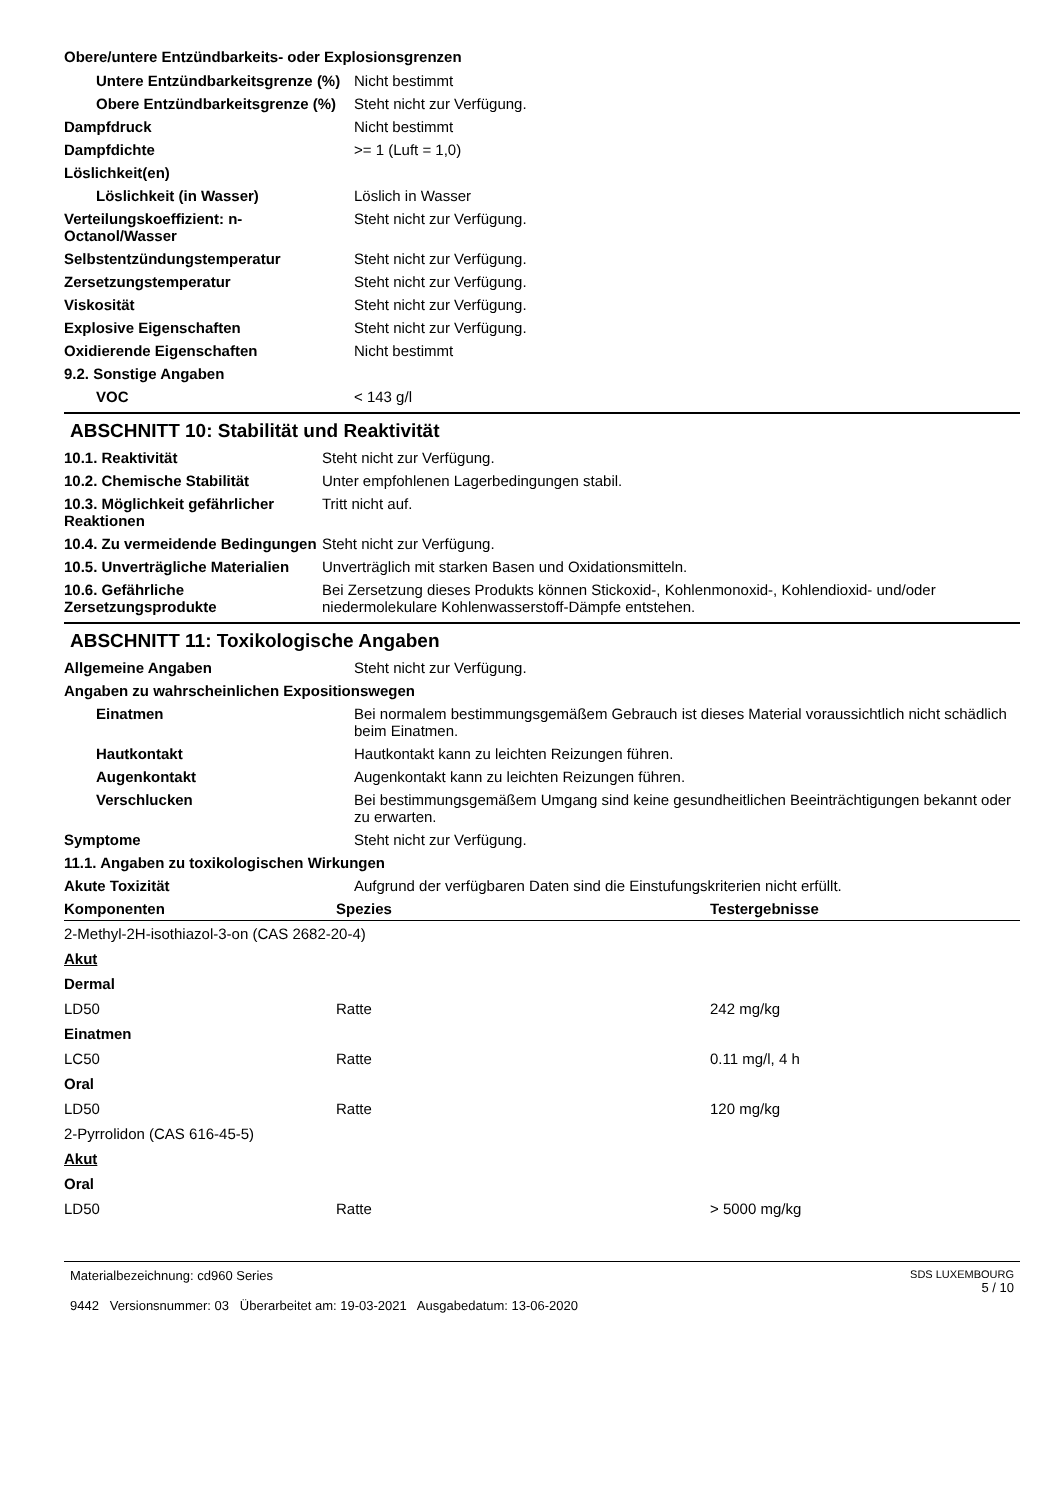Obere/untere Entzündbarkeits- oder Explosionsgrenzen
| Untere Entzündbarkeitsgrenze (%) | Nicht bestimmt |
| Obere Entzündbarkeitsgrenze (%) | Steht nicht zur Verfügung. |
| Dampfdruck | Nicht bestimmt |
| Dampfdichte | >= 1 (Luft = 1,0) |
| Löslichkeit(en) | |
| Löslichkeit (in Wasser) | Löslich in Wasser |
| Verteilungskoeffizient: n-Octanol/Wasser | Steht nicht zur Verfügung. |
| Selbstentzündungstemperatur | Steht nicht zur Verfügung. |
| Zersetzungstemperatur | Steht nicht zur Verfügung. |
| Viskosität | Steht nicht zur Verfügung. |
| Explosive Eigenschaften | Steht nicht zur Verfügung. |
| Oxidierende Eigenschaften | Nicht bestimmt |
| 9.2. Sonstige Angaben | |
| VOC | < 143 g/l |
ABSCHNITT 10: Stabilität und Reaktivität
| 10.1. Reaktivität | Steht nicht zur Verfügung. |
| 10.2. Chemische Stabilität | Unter empfohlenen Lagerbedingungen stabil. |
| 10.3. Möglichkeit gefährlicher Reaktionen | Tritt nicht auf. |
| 10.4. Zu vermeidende Bedingungen | Steht nicht zur Verfügung. |
| 10.5. Unverträgliche Materialien | Unverträglich mit starken Basen und Oxidationsmitteln. |
| 10.6. Gefährliche Zersetzungsprodukte | Bei Zersetzung dieses Produkts können Stickoxid-, Kohlenmonoxid-, Kohlendioxid- und/oder niedermolekulare Kohlenwasserstoff-Dämpfe entstehen. |
ABSCHNITT 11: Toxikologische Angaben
| Allgemeine Angaben | Steht nicht zur Verfügung. |
| Angaben zu wahrscheinlichen Expositionswegen | |
| Einatmen | Bei normalem bestimmungsgemäßem Gebrauch ist dieses Material voraussichtlich nicht schädlich beim Einatmen. |
| Hautkontakt | Hautkontakt kann zu leichten Reizungen führen. |
| Augenkontakt | Augenkontakt kann zu leichten Reizungen führen. |
| Verschlucken | Bei bestimmungsgemäßem Umgang sind keine gesundheitlichen Beeinträchtigungen bekannt oder zu erwarten. |
| Symptome | Steht nicht zur Verfügung. |
| 11.1. Angaben zu toxikologischen Wirkungen | |
| Akute Toxizität | Aufgrund der verfügbaren Daten sind die Einstufungskriterien nicht erfüllt. |
| Komponenten | Spezies | Testergebnisse |
| --- | --- | --- |
| 2-Methyl-2H-isothiazol-3-on (CAS 2682-20-4) | | |
| Akut | | |
| Dermal | | |
| LD50 | Ratte | 242 mg/kg |
| Einatmen | | |
| LC50 | Ratte | 0.11 mg/l, 4 h |
| Oral | | |
| LD50 | Ratte | 120 mg/kg |
| 2-Pyrrolidon (CAS 616-45-5) | | |
| Akut | | |
| Oral | | |
| LD50 | Ratte | > 5000 mg/kg |
Materialbezeichnung: cd960 Series
9442 Versionsnummer: 03 Überarbeitet am: 19-03-2021 Ausgabedatum: 13-06-2020
SDS LUXEMBOURG
5 / 10